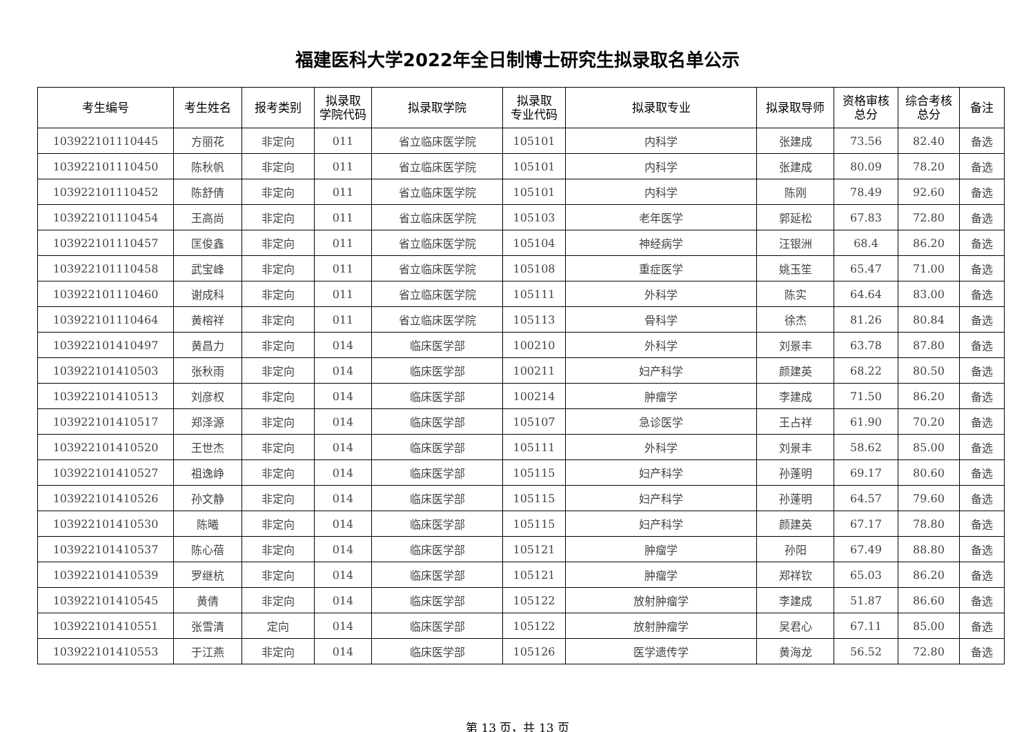福建医科大学2022年全日制博士研究生拟录取名单公示
| 考生编号 | 考生姓名 | 报考类别 | 拟录取 学院代码 | 拟录取学院 | 拟录取 专业代码 | 拟录取专业 | 拟录取导师 | 资格审核 总分 | 综合考核 总分 | 备注 |
| --- | --- | --- | --- | --- | --- | --- | --- | --- | --- | --- |
| 103922101110445 | 方丽花 | 非定向 | 011 | 省立临床医学院 | 105101 | 内科学 | 张建成 | 73.56 | 82.40 | 备选 |
| 103922101110450 | 陈秋帆 | 非定向 | 011 | 省立临床医学院 | 105101 | 内科学 | 张建成 | 80.09 | 78.20 | 备选 |
| 103922101110452 | 陈舒倩 | 非定向 | 011 | 省立临床医学院 | 105101 | 内科学 | 陈刚 | 78.49 | 92.60 | 备选 |
| 103922101110454 | 王高尚 | 非定向 | 011 | 省立临床医学院 | 105103 | 老年医学 | 郭延松 | 67.83 | 72.80 | 备选 |
| 103922101110457 | 匡俊鑫 | 非定向 | 011 | 省立临床医学院 | 105104 | 神经病学 | 汪银洲 | 68.4 | 86.20 | 备选 |
| 103922101110458 | 武宝峰 | 非定向 | 011 | 省立临床医学院 | 105108 | 重症医学 | 姚玉笙 | 65.47 | 71.00 | 备选 |
| 103922101110460 | 谢成科 | 非定向 | 011 | 省立临床医学院 | 105111 | 外科学 | 陈实 | 64.64 | 83.00 | 备选 |
| 103922101110464 | 黄榕祥 | 非定向 | 011 | 省立临床医学院 | 105113 | 骨科学 | 徐杰 | 81.26 | 80.84 | 备选 |
| 103922101410497 | 黄昌力 | 非定向 | 014 | 临床医学部 | 100210 | 外科学 | 刘景丰 | 63.78 | 87.80 | 备选 |
| 103922101410503 | 张秋雨 | 非定向 | 014 | 临床医学部 | 100211 | 妇产科学 | 颜建英 | 68.22 | 80.50 | 备选 |
| 103922101410513 | 刘彦权 | 非定向 | 014 | 临床医学部 | 100214 | 肿瘤学 | 李建成 | 71.50 | 86.20 | 备选 |
| 103922101410517 | 郑泽源 | 非定向 | 014 | 临床医学部 | 105107 | 急诊医学 | 王占祥 | 61.90 | 70.20 | 备选 |
| 103922101410520 | 王世杰 | 非定向 | 014 | 临床医学部 | 105111 | 外科学 | 刘景丰 | 58.62 | 85.00 | 备选 |
| 103922101410527 | 祖逸峥 | 非定向 | 014 | 临床医学部 | 105115 | 妇产科学 | 孙蓬明 | 69.17 | 80.60 | 备选 |
| 103922101410526 | 孙文静 | 非定向 | 014 | 临床医学部 | 105115 | 妇产科学 | 孙蓬明 | 64.57 | 79.60 | 备选 |
| 103922101410530 | 陈曦 | 非定向 | 014 | 临床医学部 | 105115 | 妇产科学 | 颜建英 | 67.17 | 78.80 | 备选 |
| 103922101410537 | 陈心蓓 | 非定向 | 014 | 临床医学部 | 105121 | 肿瘤学 | 孙阳 | 67.49 | 88.80 | 备选 |
| 103922101410539 | 罗继杭 | 非定向 | 014 | 临床医学部 | 105121 | 肿瘤学 | 郑祥钦 | 65.03 | 86.20 | 备选 |
| 103922101410545 | 黄倩 | 非定向 | 014 | 临床医学部 | 105122 | 放射肿瘤学 | 李建成 | 51.87 | 86.60 | 备选 |
| 103922101410551 | 张雪清 | 定向 | 014 | 临床医学部 | 105122 | 放射肿瘤学 | 吴君心 | 67.11 | 85.00 | 备选 |
| 103922101410553 | 于江燕 | 非定向 | 014 | 临床医学部 | 105126 | 医学遗传学 | 黄海龙 | 56.52 | 72.80 | 备选 |
第 13 页，共 13 页